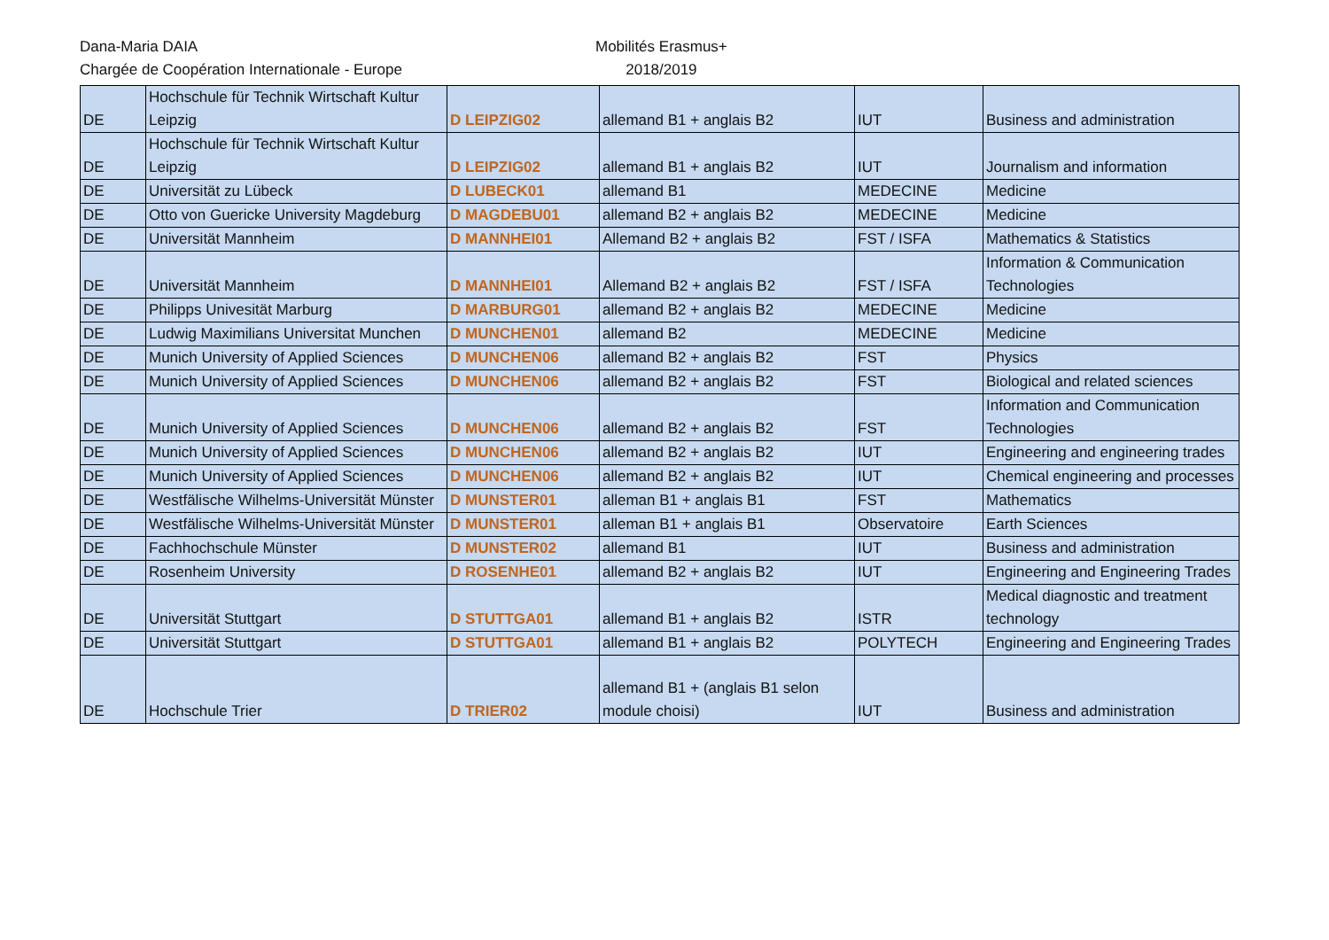Dana-Maria DAIA
Chargée de Coopération Internationale - Europe
Mobilités Erasmus+
2018/2019
| DE | Hochschule für Technik Wirtschaft Kultur Leipzig | D LEIPZIG02 | allemand B1 + anglais B2 | IUT | Business and administration |
| DE | Hochschule für Technik Wirtschaft Kultur Leipzig | D LEIPZIG02 | allemand B1 + anglais B2 | IUT | Journalism and information |
| DE | Universität zu Lübeck | D LUBECK01 | allemand B1 | MEDECINE | Medicine |
| DE | Otto von Guericke University Magdeburg | D MAGDEBU01 | allemand B2 + anglais B2 | MEDECINE | Medicine |
| DE | Universität Mannheim | D MANNHEI01 | Allemand B2 + anglais B2 | FST / ISFA | Mathematics & Statistics |
| DE | Universität Mannheim | D MANNHEI01 | Allemand B2 + anglais B2 | FST / ISFA | Information & Communication Technologies |
| DE | Philipps Univesität Marburg | D MARBURG01 | allemand B2 + anglais B2 | MEDECINE | Medicine |
| DE | Ludwig Maximilians Universitat Munchen | D MUNCHEN01 | allemand B2 | MEDECINE | Medicine |
| DE | Munich University of Applied Sciences | D MUNCHEN06 | allemand B2 + anglais B2 | FST | Physics |
| DE | Munich University of Applied Sciences | D MUNCHEN06 | allemand B2 + anglais B2 | FST | Biological and related sciences |
| DE | Munich University of Applied Sciences | D MUNCHEN06 | allemand B2 + anglais B2 | FST | Information and Communication Technologies |
| DE | Munich University of Applied Sciences | D MUNCHEN06 | allemand B2 + anglais B2 | IUT | Engineering and engineering trades |
| DE | Munich University of Applied Sciences | D MUNCHEN06 | allemand B2 + anglais B2 | IUT | Chemical engineering and processes |
| DE | Westfälische Wilhelms-Universität Münster | D MUNSTER01 | alleman B1 + anglais B1 | FST | Mathematics |
| DE | Westfälische Wilhelms-Universität Münster | D MUNSTER01 | alleman B1 + anglais B1 | Observatoire | Earth Sciences |
| DE | Fachhochschule Münster | D MUNSTER02 | allemand B1 | IUT | Business and administration |
| DE | Rosenheim University | D ROSENHE01 | allemand B2 + anglais B2 | IUT | Engineering and Engineering Trades |
| DE | Universität Stuttgart | D STUTTGA01 | allemand B1 + anglais B2 | ISTR | Medical diagnostic and treatment technology |
| DE | Universität Stuttgart | D STUTTGA01 | allemand B1 + anglais B2 | POLYTECH | Engineering and Engineering Trades |
| DE | Hochschule Trier | D TRIER02 | allemand B1 + (anglais B1 selon module choisi) | IUT | Business and administration |